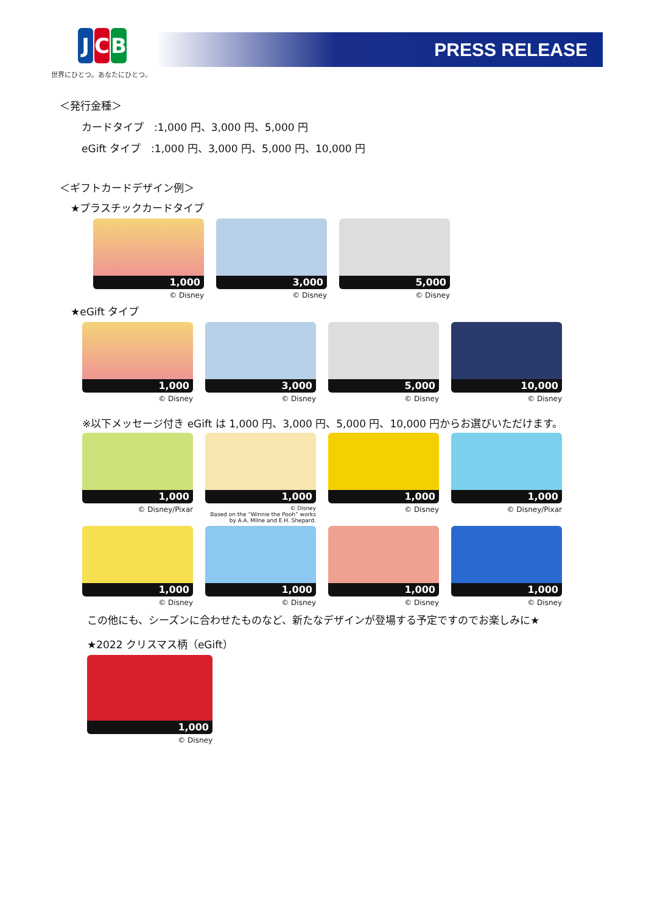J C B
世界にひとつ。あなたにひとつ。
PRESS RELEASE
＜発行金種＞
カードタイプ　:1,000 円、3,000 円、5,000 円
eGift タイプ　:1,000 円、3,000 円、5,000 円、10,000 円
＜ギフトカードデザイン例＞
★プラスチックカードタイプ
1,000
© Disney
3,000
© Disney
5,000
© Disney
★eGift タイプ
1,000
© Disney
3,000
© Disney
5,000
© Disney
10,000
© Disney
※以下メッセージ付き eGift は 1,000 円、3,000 円、5,000 円、10,000 円からお選びいただけます。
1,000
© Disney/Pixar
1,000
© Disney
Based on the “Winnie the Pooh” works
by A.A. Milne and E.H. Shepard.
1,000
© Disney
1,000
© Disney/Pixar
1,000
© Disney
1,000
© Disney
1,000
© Disney
1,000
© Disney
この他にも、シーズンに合わせたものなど、新たなデザインが登場する予定ですのでお楽しみに★
★2022 クリスマス柄（eGift）
1,000
© Disney